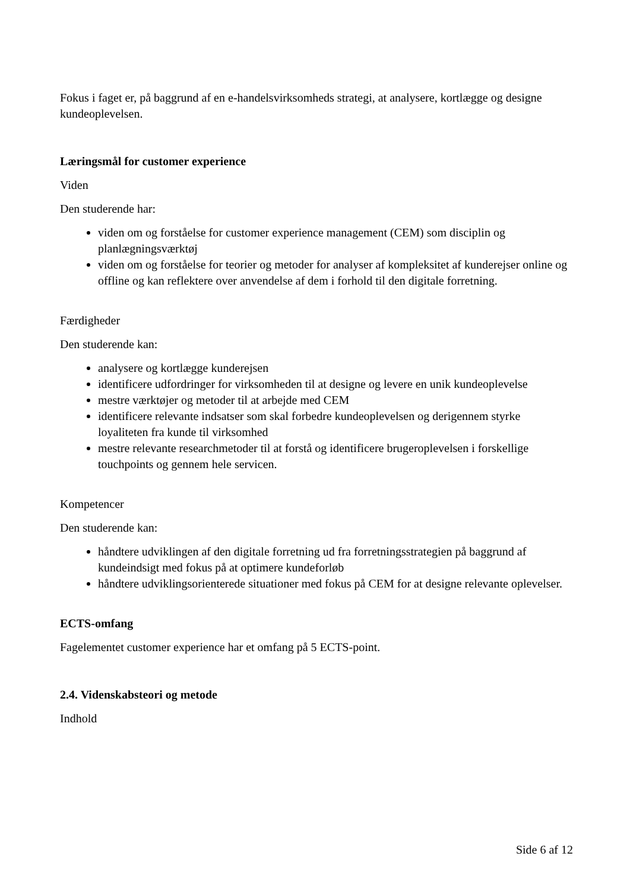Fokus i faget er, på baggrund af en e-handelsvirksomheds strategi, at analysere, kortlægge og designe kundeoplevelsen.
Læringsmål for customer experience
Viden
Den studerende har:
viden om og forståelse for customer experience management (CEM) som disciplin og planlægningsværktøj
viden om og forståelse for teorier og metoder for analyser af kompleksitet af kunderejser online og offline og kan reflektere over anvendelse af dem i forhold til den digitale forretning.
Færdigheder
Den studerende kan:
analysere og kortlægge kunderejsen
identificere udfordringer for virksomheden til at designe og levere en unik kundeoplevelse
mestre værktøjer og metoder til at arbejde med CEM
identificere relevante indsatser som skal forbedre kundeoplevelsen og derigennem styrke loyaliteten fra kunde til virksomhed
mestre relevante researchmetoder til at forstå og identificere brugeroplevelsen i forskellige touchpoints og gennem hele servicen.
Kompetencer
Den studerende kan:
håndtere udviklingen af den digitale forretning ud fra forretningsstrategien på baggrund af kundeindsigt med fokus på at optimere kundeforløb
håndtere udviklingsorienterede situationer med fokus på CEM for at designe relevante oplevelser.
ECTS-omfang
Fagelementet customer experience har et omfang på 5 ECTS-point.
2.4. Videnskabsteori og metode
Indhold
Side 6 af 12